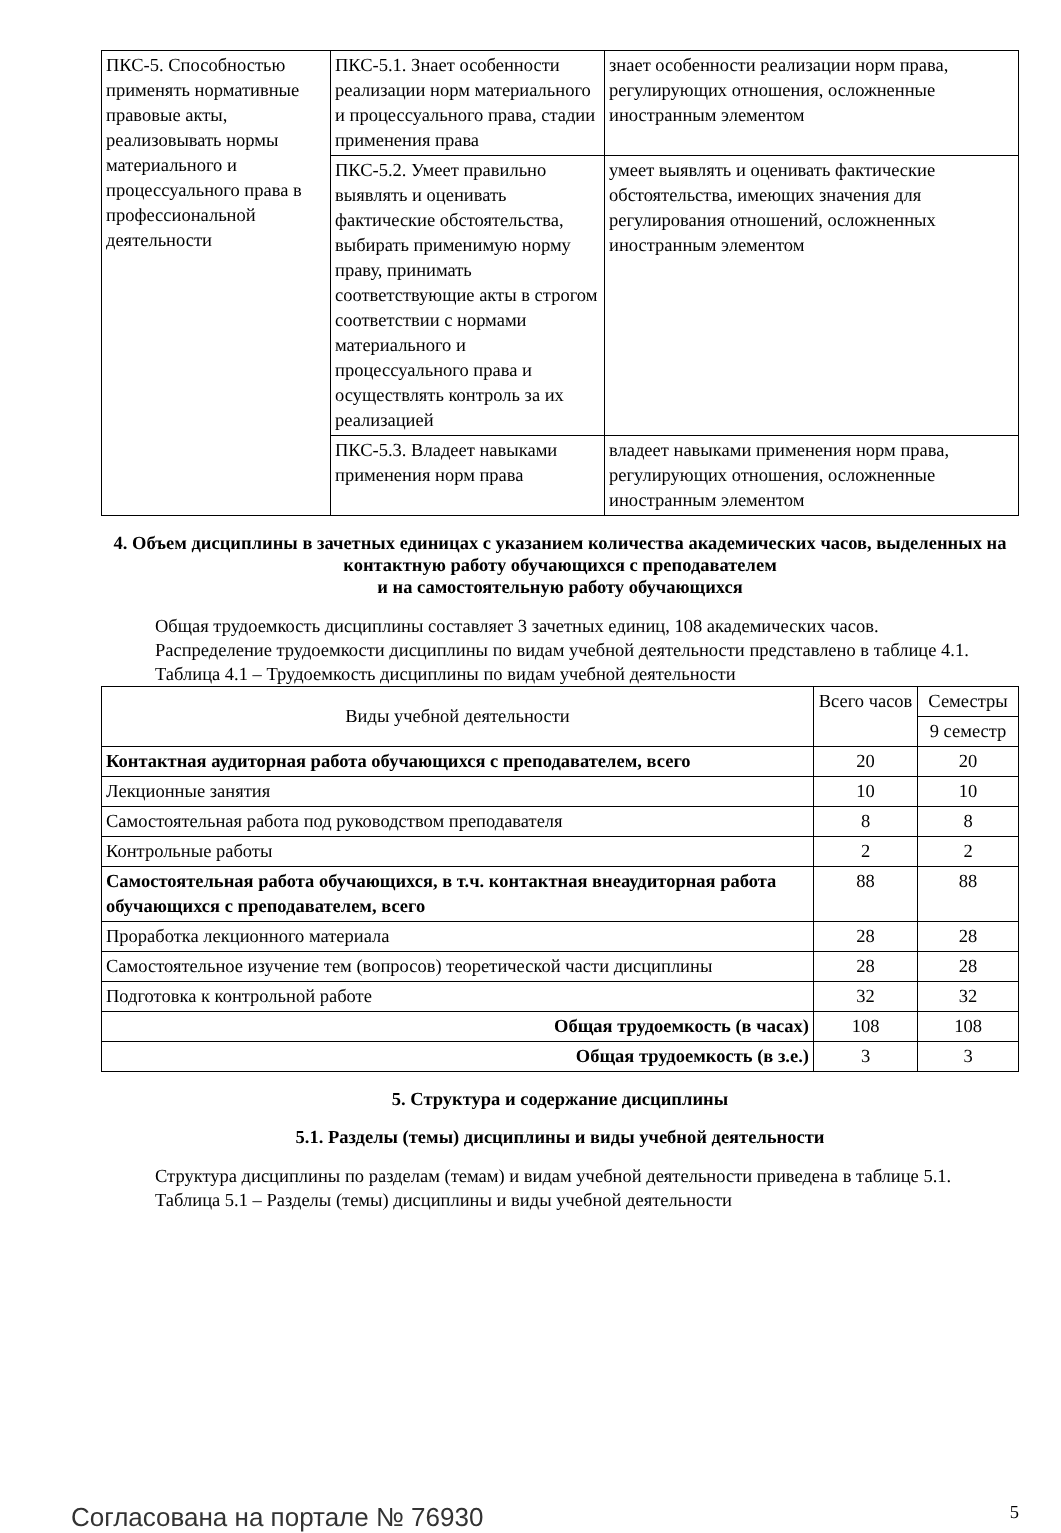| ПКС-5. Способностью применять нормативные правовые акты, реализовывать нормы материального и процессуального права в профессиональной деятельности | ПКС-5.1. Знает особенности реализации норм материального и процессуального права, стадии применения права | знает особенности реализации норм права, регулирующих отношения, осложненные иностранным элементом |
| | ПКС-5.2. Умеет правильно выявлять и оценивать фактические обстоятельства, выбирать применимую норму праву, принимать соответствующие акты в строгом соответствии с нормами материального и процессуального права и осуществлять контроль за их реализацией | умеет выявлять и оценивать фактические обстоятельства, имеющих значения для регулирования отношений, осложненных иностранным элементом |
| | ПКС-5.3. Владеет навыками применения норм права | владеет навыками применения норм права, регулирующих отношения, осложненные иностранным элементом |
4. Объем дисциплины в зачетных единицах с указанием количества академических часов, выделенных на контактную работу обучающихся с преподавателем
и на самостоятельную работу обучающихся
Общая трудоемкость дисциплины составляет 3 зачетных единиц, 108 академических часов.
Распределение трудоемкости дисциплины по видам учебной деятельности представлено в таблице 4.1.
Таблица 4.1 – Трудоемкость дисциплины по видам учебной деятельности
| Виды учебной деятельности | Всего часов | Семестры |
| --- | --- | --- |
| | | 9 семестр |
| Контактная аудиторная работа обучающихся с преподавателем, всего | 20 | 20 |
| Лекционные занятия | 10 | 10 |
| Самостоятельная работа под руководством преподавателя | 8 | 8 |
| Контрольные работы | 2 | 2 |
| Самостоятельная работа обучающихся, в т.ч. контактная внеаудиторная работа обучающихся с преподавателем, всего | 88 | 88 |
| Проработка лекционного материала | 28 | 28 |
| Самостоятельное изучение тем (вопросов) теоретической части дисциплины | 28 | 28 |
| Подготовка к контрольной работе | 32 | 32 |
| Общая трудоемкость (в часах) | 108 | 108 |
| Общая трудоемкость (в з.е.) | 3 | 3 |
5. Структура и содержание дисциплины
5.1. Разделы (темы) дисциплины и виды учебной деятельности
Структура дисциплины по разделам (темам) и видам учебной деятельности приведена в таблице 5.1.
Таблица 5.1 – Разделы (темы) дисциплины и виды учебной деятельности
Согласована на портале № 76930 5